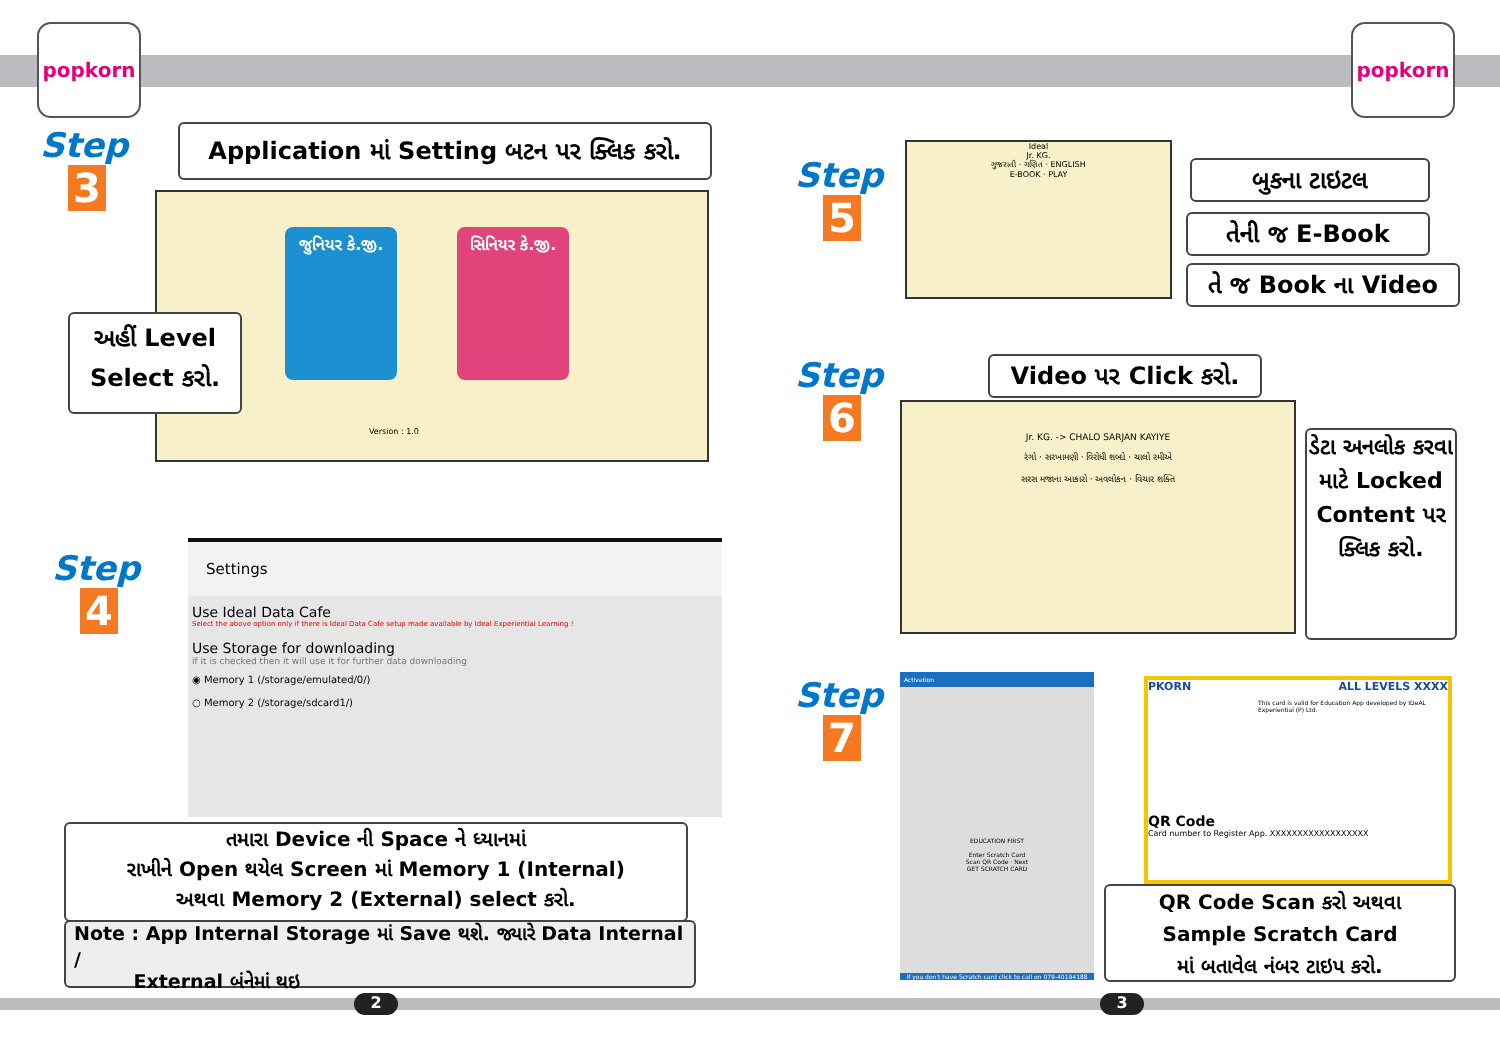popkorn popkorn
Step
3
Application માં Setting બટન પર ક્લિક કરો.
જુનિયર કે.જી.
સિનિયર કે.જી.
Version : 1.0
અહીં Level
Select કરો.
Step
4
Settings
Use Ideal Data Cafe
Select the above option only if there is Ideal Data Cafe setup made available by Ideal Experiential Learning !
Use Storage for downloading
if it is checked then it will use it for further data downloading
◉ Memory 1 (/storage/emulated/0/)
○ Memory 2 (/storage/sdcard1/)
તમારા Device ની Space ને ધ્યાનમાં
રાખીને Open થયેલ Screen માં Memory 1 (Internal)
અથવા Memory 2 (External) select કરો.
Note : App Internal Storage માં Save થશે. જ્યારે Data Internal /
External બંનેમાં થઇ
2
Step
5
Ideal
Jr. KG.
ગુજરાતી · ગણિત · ENGLISH
E-BOOK · PLAY
બુકના ટાઇટલ
તેની જ E-Book
તે જ Book ના Video
Step
6
Video પર Click કરો.
Jr. KG. -> CHALO SARJAN KAYIYE
રંગો · સરખામણી · વિરોધી શબ્દો · ચાલો રમીએ
સરસ મજાના આકારો · અવલોકન · વિચાર શક્તિ
ડેટા અનલોક કરવા માટે Locked Content પર ક્લિક કરો.
Step
7
Activation
EDUCATION FIRST
Enter Scratch Card
Scan QR Code · Next
GET SCRATCH CARD
If you don't have Scratch card click to call on 079-40194188
PKORN ALL LEVELS XXXX
This card is valid for Education App developed by IDeAL Experiential (P) Ltd.
QR Code
Card number to Register App. XXXXXXXXXXXXXXXXXX
QR Code Scan કરો અથવા
Sample Scratch Card
માં બતાવેલ નંબર ટાઇપ કરો.
3